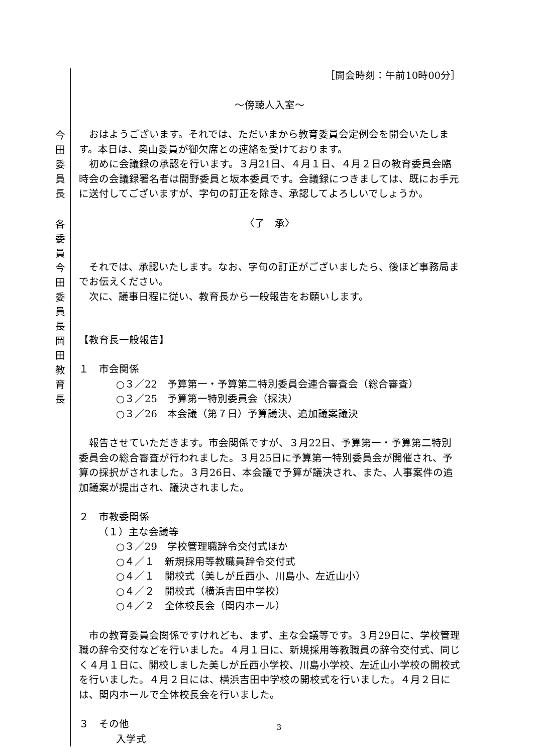［開会時刻：午前10時00分］
～傍聴人入室～
今田委員長
おはようございます。それでは、ただいまから教育委員会定例会を開会いたします。本日は、奥山委員が御欠席との連絡を受けております。
初めに会議録の承認を行います。３月21日、４月１日、４月２日の教育委員会臨時会の会議録署名者は間野委員と坂本委員です。会議録につきましては、既にお手元に送付してございますが、字句の訂正を除き、承認してよろしいでしょうか。
各委員
〈了　承〉
今田委員長
それでは、承認いたします。なお、字句の訂正がございましたら、後ほど事務局までお伝えください。
次に、議事日程に従い、教育長から一般報告をお願いします。
岡田教育長
【教育長一般報告】
１　市会関係
○３／22　予算第一・予算第二特別委員会連合審査会（総合審査）
○３／25　予算第一特別委員会（採決）
○３／26　本会議（第７日）予算議決、追加議案議決
報告させていただきます。市会関係ですが、３月22日、予算第一・予算第二特別委員会の総合審査が行われました。３月25日に予算第一特別委員会が開催され、予算の採択がされました。３月26日、本会議で予算が議決され、また、人事案件の追加議案が提出され、議決されました。
２　市教委関係
（１）主な会議等
○３／29　学校管理職辞令交付式ほか
○４／１　新規採用等教職員辞令交付式
○４／１　開校式（美しが丘西小、川島小、左近山小）
○４／２　開校式（横浜吉田中学校）
○４／２　全体校長会（関内ホール）
市の教育委員会関係ですけれども、まず、主な会議等です。３月29日に、学校管理職の辞令交付などを行いました。４月１日に、新規採用等教職員の辞令交付式、同じく４月１日に、開校しました美しが丘西小学校、川島小学校、左近山小学校の開校式を行いました。４月２日には、横浜吉田中学校の開校式を行いました。４月２日には、関内ホールで全体校長会を行いました。
３　その他
入学式
3